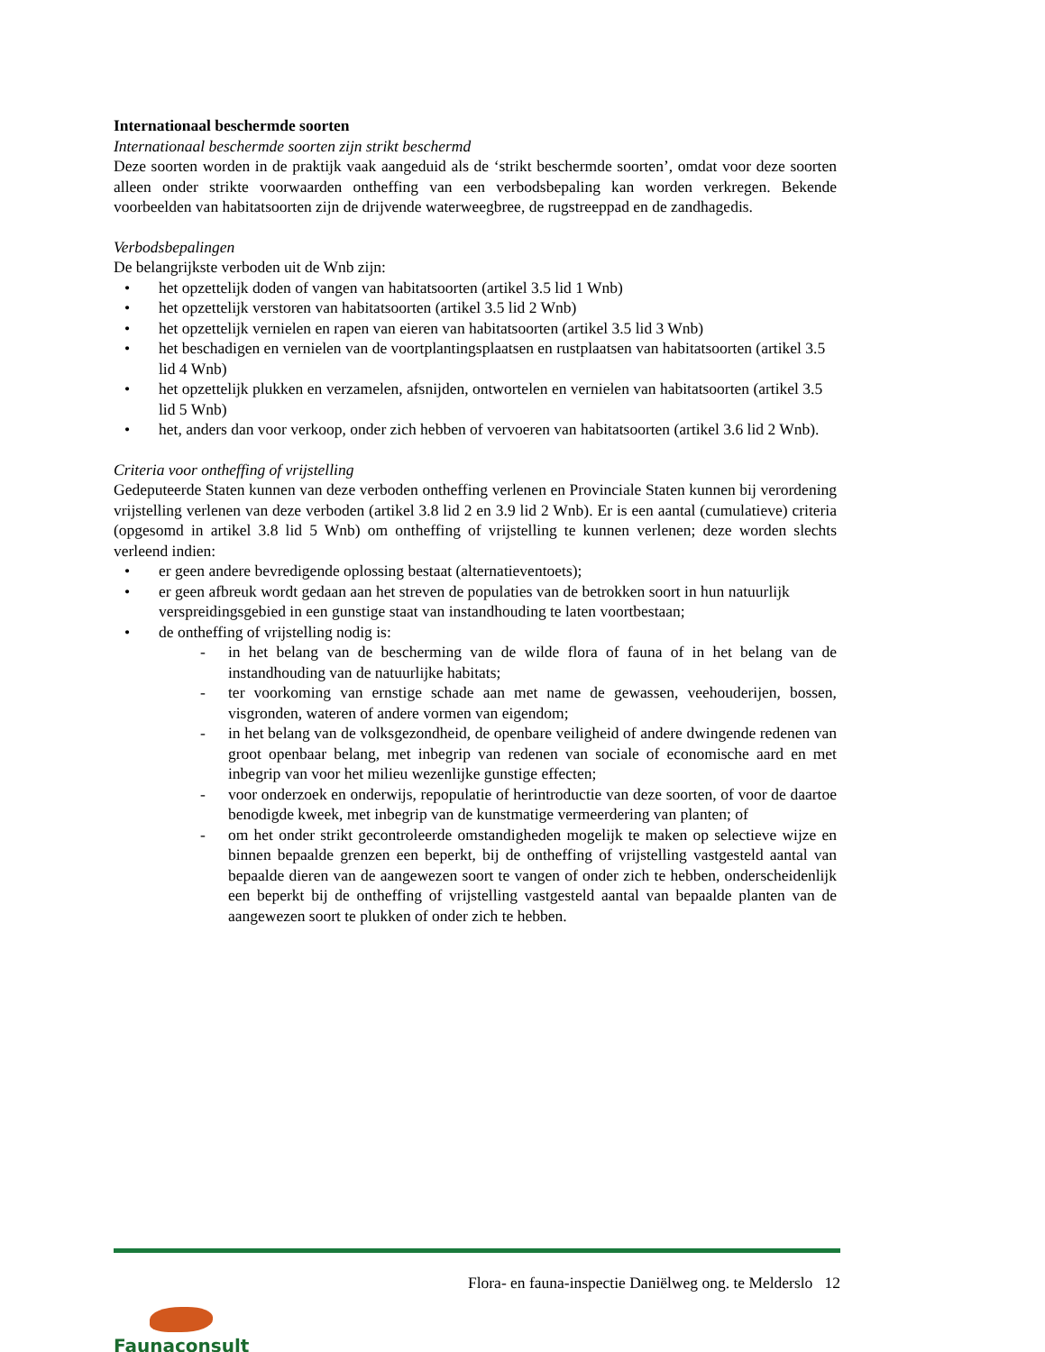Internationaal beschermde soorten
Internationaal beschermde soorten zijn strikt beschermd
Deze soorten worden in de praktijk vaak aangeduid als de ‘strikt beschermde soorten’, omdat voor deze soorten alleen onder strikte voorwaarden ontheffing van een verbodsbepaling kan worden verkregen. Bekende voorbeelden van habitatsoorten zijn de drijvende waterweegbree, de rugstreeppad en de zandhagedis.
Verbodsbepalingen
De belangrijkste verboden uit de Wnb zijn:
• het opzettelijk doden of vangen van habitatsoorten (artikel 3.5 lid 1 Wnb)
• het opzettelijk verstoren van habitatsoorten (artikel 3.5 lid 2 Wnb)
• het opzettelijk vernielen en rapen van eieren van habitatsoorten (artikel 3.5 lid 3 Wnb)
• het beschadigen en vernielen van de voortplantingsplaatsen en rustplaatsen van habitatsoorten (artikel 3.5 lid 4 Wnb)
• het opzettelijk plukken en verzamelen, afsnijden, ontwortelen en vernielen van habitatsoorten (artikel 3.5 lid 5 Wnb)
• het, anders dan voor verkoop, onder zich hebben of vervoeren van habitatsoorten (artikel 3.6 lid 2 Wnb).
Criteria voor ontheffing of vrijstelling
Gedeputeerde Staten kunnen van deze verboden ontheffing verlenen en Provinciale Staten kunnen bij verordening vrijstelling verlenen van deze verboden (artikel 3.8 lid 2 en 3.9 lid 2 Wnb). Er is een aantal (cumulatieve) criteria (opgesomd in artikel 3.8 lid 5 Wnb) om ontheffing of vrijstelling te kunnen verlenen; deze worden slechts verleend indien:
• er geen andere bevredigende oplossing bestaat (alternatieventoets);
• er geen afbreuk wordt gedaan aan het streven de populaties van de betrokken soort in hun natuurlijk verspreidingsgebied in een gunstige staat van instandhouding te laten voortbestaan;
• de ontheffing of vrijstelling nodig is:
- in het belang van de bescherming van de wilde flora of fauna of in het belang van de instandhouding van de natuurlijke habitats;
- ter voorkoming van ernstige schade aan met name de gewassen, veehouderijen, bossen, visgronden, wateren of andere vormen van eigendom;
- in het belang van de volksgezondheid, de openbare veiligheid of andere dwingende redenen van groot openbaar belang, met inbegrip van redenen van sociale of economische aard en met inbegrip van voor het milieu wezenlijke gunstige effecten;
- voor onderzoek en onderwijs, repopulatie of herintroductie van deze soorten, of voor de daartoe benodigde kweek, met inbegrip van de kunstmatige vermeerdering van planten; of
- om het onder strikt gecontroleerde omstandigheden mogelijk te maken op selectieve wijze en binnen bepaalde grenzen een beperkt, bij de ontheffing of vrijstelling vastgesteld aantal van bepaalde dieren van de aangewezen soort te vangen of onder zich te hebben, onderscheidenlijk een beperkt bij de ontheffing of vrijstelling vastgesteld aantal van bepaalde planten van de aangewezen soort te plukken of onder zich te hebben.
Flora- en fauna-inspectie Daniëlweg ong. te Melderslo 12
Faunaconsult